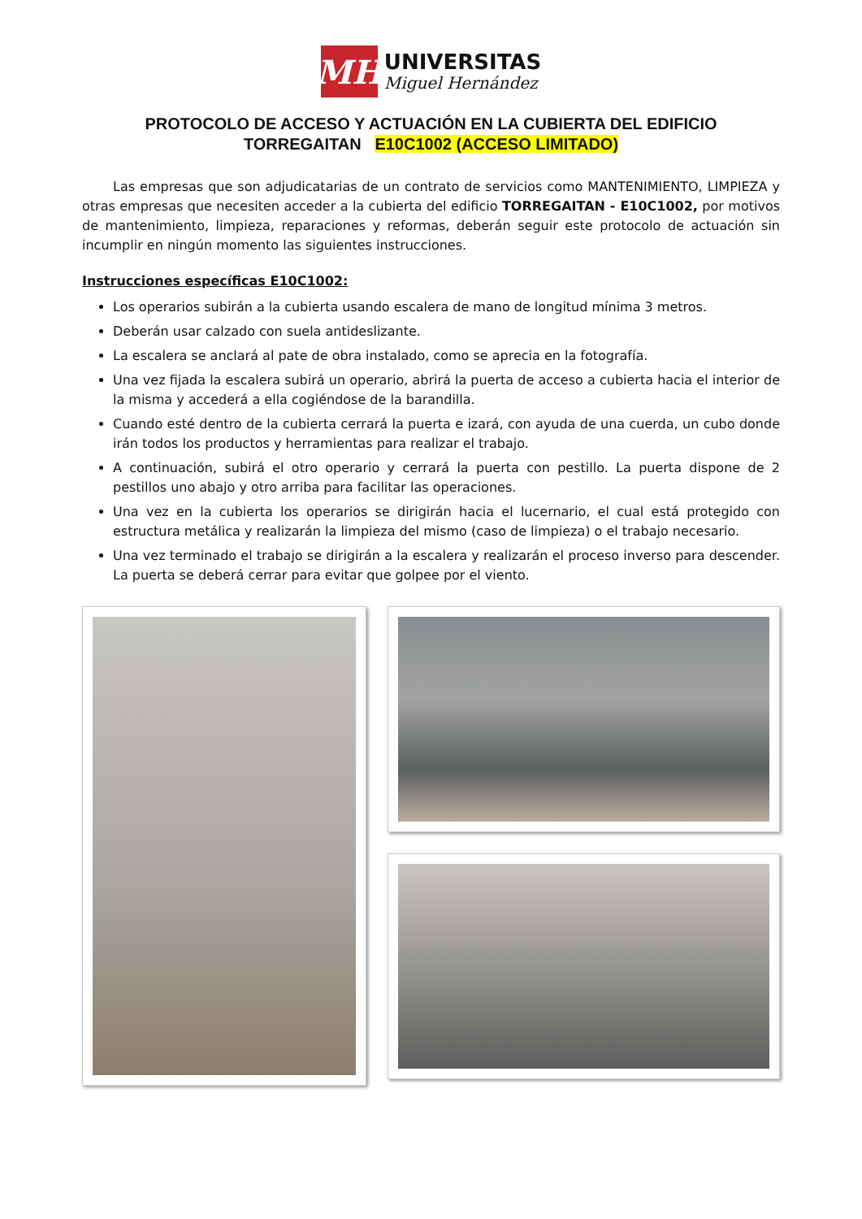MH
UNIVERSITAS
Miguel Hernández
PROTOCOLO DE ACCESO Y ACTUACIÓN EN LA CUBIERTA DEL EDIFICIO
TORREGAITAN E10C1002 (ACCESO LIMITADO)
Las empresas que son adjudicatarias de un contrato de servicios como MANTENIMIENTO, LIMPIEZA y otras empresas que necesiten acceder a la cubierta del edificio TORREGAITAN - E10C1002, por motivos de mantenimiento, limpieza, reparaciones y reformas, deberán seguir este protocolo de actuación sin incumplir en ningún momento las siguientes instrucciones.
Instrucciones específicas E10C1002:
Los operarios subirán a la cubierta usando escalera de mano de longitud mínima 3 metros.
Deberán usar calzado con suela antideslizante.
La escalera se anclará al pate de obra instalado, como se aprecia en la fotografía.
Una vez fijada la escalera subirá un operario, abrirá la puerta de acceso a cubierta hacia el interior de la misma y accederá a ella cogiéndose de la barandilla.
Cuando esté dentro de la cubierta cerrará la puerta e izará, con ayuda de una cuerda, un cubo donde irán todos los productos y herramientas para realizar el trabajo.
A continuación, subirá el otro operario y cerrará la puerta con pestillo. La puerta dispone de 2 pestillos uno abajo y otro arriba para facilitar las operaciones.
Una vez en la cubierta los operarios se dirigirán hacia el lucernario, el cual está protegido con estructura metálica y realizarán la limpieza del mismo (caso de limpieza) o el trabajo necesario.
Una vez terminado el trabajo se dirigirán a la escalera y realizarán el proceso inverso para descender. La puerta se deberá cerrar para evitar que golpee por el viento.